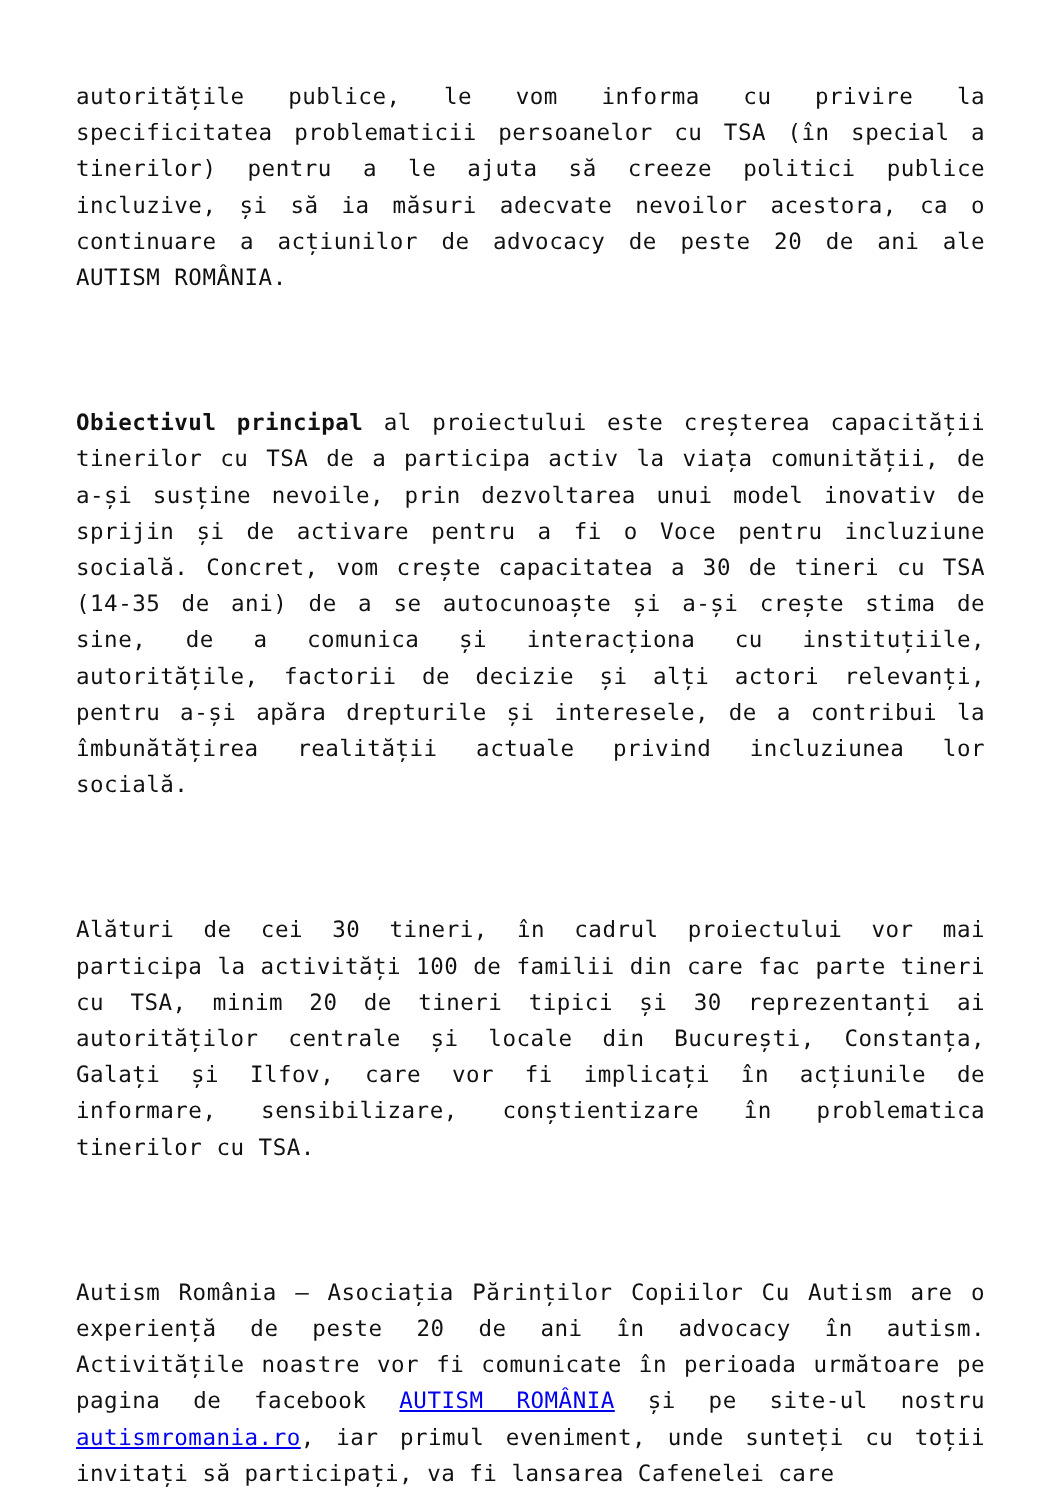autoritățile publice, le vom informa cu privire la specificitatea problematicii persoanelor cu TSA (în special a tinerilor) pentru a le ajuta să creeze politici publice incluzive, și să ia măsuri adecvate nevoilor acestora, ca o continuare a acțiunilor de advocacy de peste 20 de ani ale AUTISM ROMÂNIA.
Obiectivul principal al proiectului este creșterea capacității tinerilor cu TSA de a participa activ la viața comunității, de a-și susține nevoile, prin dezvoltarea unui model inovativ de sprijin și de activare pentru a fi o Voce pentru incluziune socială. Concret, vom crește capacitatea a 30 de tineri cu TSA (14-35 de ani) de a se autocunoaște și a-și crește stima de sine, de a comunica și interacționa cu instituțiile, autoritățile, factorii de decizie și alți actori relevanți, pentru a-și apăra drepturile și interesele, de a contribui la îmbunătățirea realității actuale privind incluziunea lor socială.
Alături de cei 30 tineri, în cadrul proiectului vor mai participa la activități 100 de familii din care fac parte tineri cu TSA, minim 20 de tineri tipici și 30 reprezentanți ai autorităților centrale și locale din București, Constanța, Galați și Ilfov, care vor fi implicați în acțiunile de informare, sensibilizare, conștientizare în problematica tinerilor cu TSA.
Autism România – Asociația Părinților Copiilor Cu Autism are o experiență de peste 20 de ani în advocacy în autism. Activitățile noastre vor fi comunicate în perioada următoare pe pagina de facebook AUTISM ROMÂNIA și pe site-ul nostru autismromania.ro, iar primul eveniment, unde sunteți cu toții invitați să participați, va fi lansarea Cafenelei care